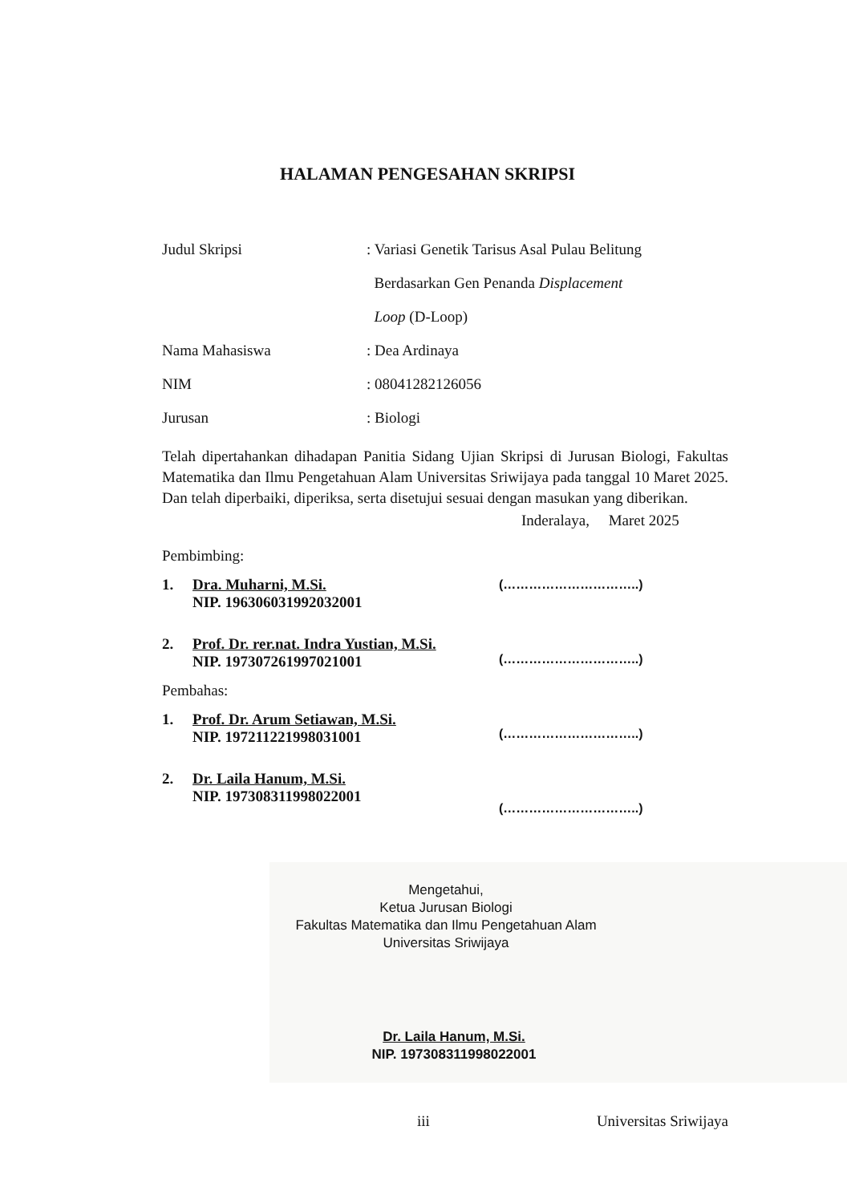HALAMAN PENGESAHAN SKRIPSI
Judul Skripsi
: Variasi Genetik Tarisus Asal Pulau Belitung
Berdasarkan Gen Penanda Displacement
Loop (D-Loop)
Nama Mahasiswa : Dea Ardinaya
NIM : 08041282126056
Jurusan : Biologi
Telah dipertahankan dihadapan Panitia Sidang Ujian Skripsi di Jurusan Biologi, Fakultas Matematika dan Ilmu Pengetahuan Alam Universitas Sriwijaya pada tanggal 10 Maret 2025. Dan telah diperbaiki, diperiksa, serta disetujui sesuai dengan masukan yang diberikan.
Inderalaya, Maret 2025
Pembimbing:
1. Dra. Muharni, M.Si.
NIP. 196306031992032001
2. Prof. Dr. rer.nat. Indra Yustian, M.Si.
NIP. 197307261997021001
Pembahas:
1. Prof. Dr. Arum Setiawan, M.Si.
NIP. 197211221998031001
2. Dr. Laila Hanum, M.Si.
NIP. 197308311998022001
(…………………………..)
(…………………………..)
(…………………………..)
(…………………………..)
Mengetahui,
Ketua Jurusan Biologi
Fakultas Matematika dan Ilmu Pengetahuan Alam
Universitas Sriwijaya
Dr. Laila Hanum, M.Si.
NIP. 197308311998022001
iii Universitas Sriwijaya